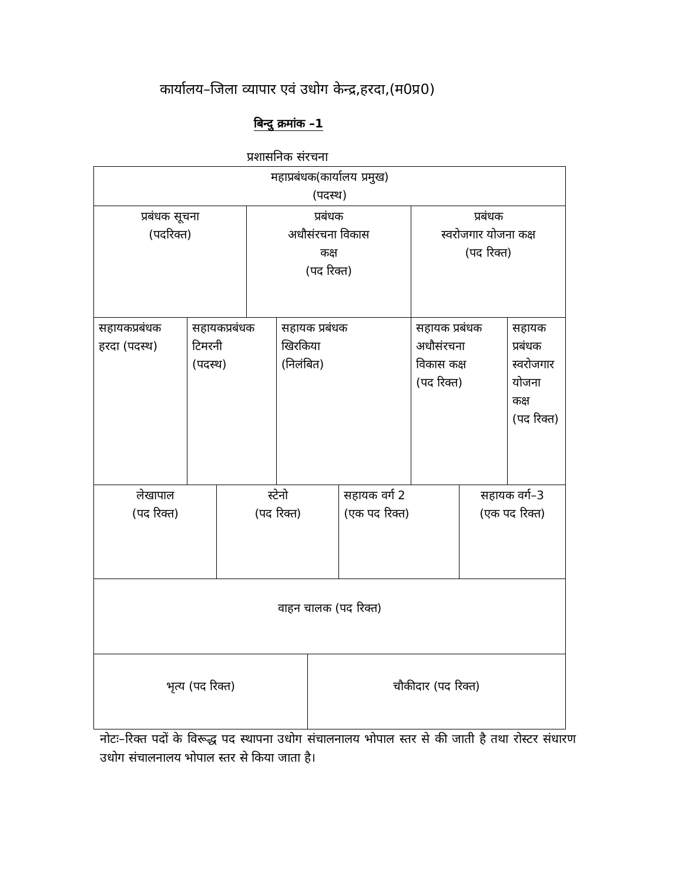कार्यालय–जिला व्यापार एवं उधोग केन्द्र,हरदा,(म0प्र0)
बिन्दु क्रमांक –1
प्रशासनिक संरचना
| महाप्रबंधक(कार्यालय प्रमुख) (पदस्थ) | | | | | | | | | |
| प्रबंधक सूचना (पदरिक्त) | | | प्रबंधक अधौसंरचना विकास कक्ष (पद रिक्त) | | | | प्रबंधक स्वरोजगार योजना कक्ष (पद रिक्त) | | |
| सहायकप्रबंधक हरदा (पदस्थ) | सहायकप्रबंधक टिमरनी (पदस्थ) | | | सहायक प्रबंधक खिरकिया (निलंबित) | | | सहायक प्रबंधक अधौसंरचना विकास कक्ष (पद रिक्त) | | सहायक प्रबंधक स्वरोजगार योजना कक्ष (पद रिक्त) |
| लेखापाल (पद रिक्त) | | स्टेनो (पद रिक्त) | | | | सहायक वर्ग 2 (एक पद रिक्त) | | सहायक वर्ग–3 (एक पद रिक्त) | |
| वाहन चालक (पद रिक्त) | | | | | | | | | |
| भृत्य (पद रिक्त) | | | | | चौकीदार (पद रिक्त) | | | | |
नोटः–रिक्त पदों के विरूद्ध पद स्थापना उधोग संचालनालय भोपाल स्तर से की जाती है तथा रोस्टर संधारण उधोग संचालनालय भोपाल स्तर से किया जाता है।